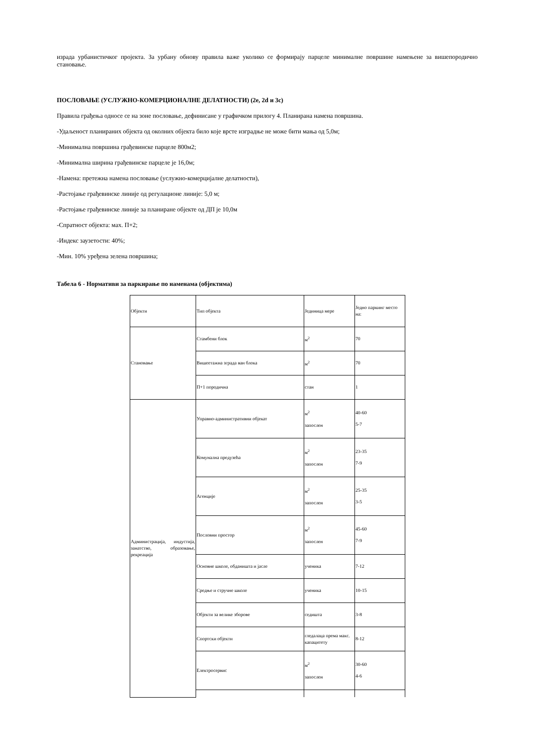израда урбанистичког пројекта. За урбану обнову правила важе уколико се формирају парцеле минималне површине намењене за вишепородично становање.
ПОСЛОВАЊЕ (УСЛУЖНО-КОМЕРЦИОНАЛНЕ ДЕЛАТНОСТИ) (2е, 2d и 3c)
Правила грађења односе се на зоне пословање, дефинисане у графичком прилогу 4. Планирана намена површина.
-Удаљеност планираних објекта од околних објекта било које врсте изградње не може бити мања од 5,0м;
-Минимална површина грађевинске парцеле 800м2;
-Минимална ширина грађевинске парцеле је 16,0м;
-Намена: претежна намена пословање (услужно-комерцијалне делатности),
-Растојање грађевинске линије од регулационе линије: 5,0 м;
-Растојање грађевинске линије за планиране објекте од ДП је 10,0м
-Спратност објекта: мах. П+2;
-Индекс заузетости: 40%;
-Мин. 10% уређена зелена површина;
Табела 6 - Нормативи за паркирање по наменама (објектима)
| Објекти | Тип објекта | Јединица мере | Једно паркинг место на: |
| Становање | Стамбени блок | м<sup>2</sup> | 70 |
| | Вишеетажна зграда ван блока | м<sup>2</sup> | 70 |
| | П+1 породична | стан | 1 |
| Администрација, индустија, занатство, образовање, рекреација | Управно-административни објекат | м<sup>2</sup> запослен | 40-60 5-7 |
| | Комунална предузећа | м<sup>2</sup> запослен | 23-35 7-9 |
| | Агенције | м<sup>2</sup> запослен | 25-35 3-5 |
| | Пословни простор | м<sup>2</sup> запослен | 45-60 7-9 |
| | Основне школе, обданишта и јасле | ученика | 7-12 |
| | Средње и стручне школе | ученика | 10-15 |
| | Објекти за велике зборове | седишта | 3-8 |
| | Спортски објекти | гледалаца према макс. капацитету | 8-12 |
| | Електросервис | м<sup>2</sup> запослен | 30-60 4-6 |